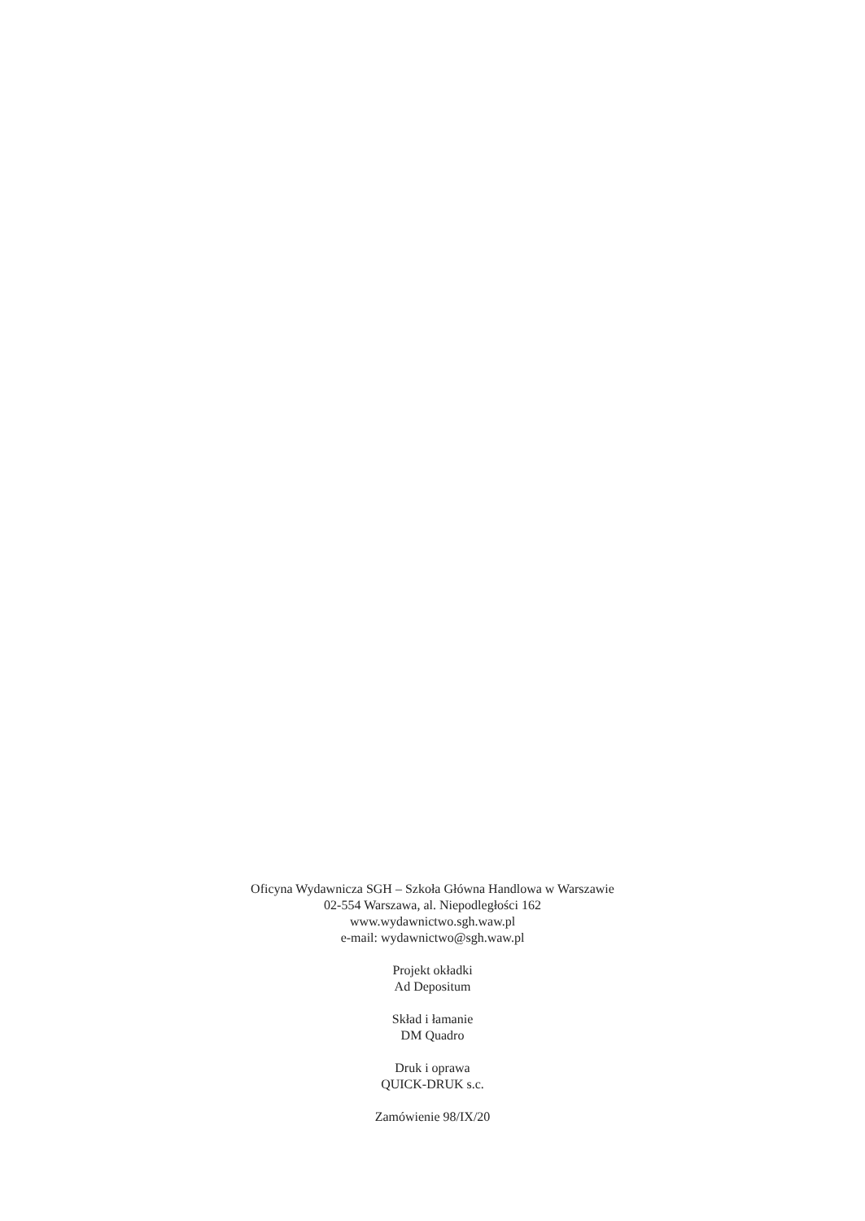Oficyna Wydawnicza SGH – Szkoła Główna Handlowa w Warszawie
02-554 Warszawa, al. Niepodległości 162
www.wydawnictwo.sgh.waw.pl
e-mail: wydawnictwo@sgh.waw.pl
Projekt okładki
Ad Depositum
Skład i łamanie
DM Quadro
Druk i oprawa
QUICK-DRUK s.c.
Zamówienie 98/IX/20